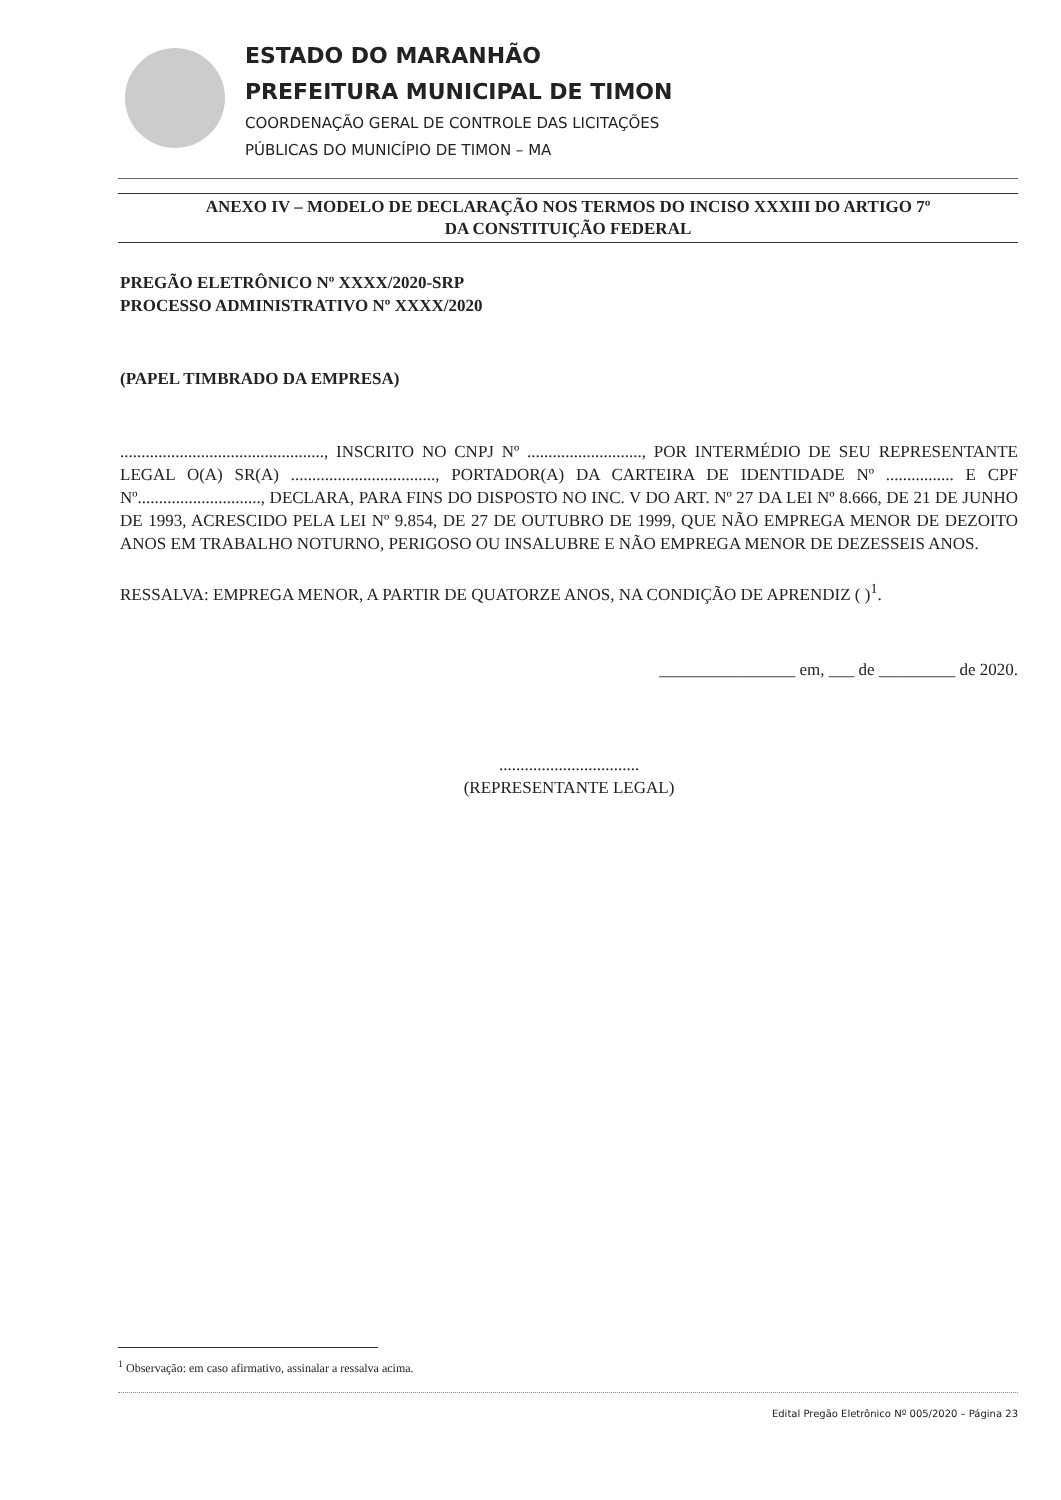ESTADO DO MARANHÃO
PREFEITURA MUNICIPAL DE TIMON
COORDENAÇÃO GERAL DE CONTROLE DAS LICITAÇÕES
PÚBLICAS DO MUNICÍPIO DE TIMON – MA
ANEXO IV – MODELO DE DECLARAÇÃO NOS TERMOS DO INCISO XXXIII DO ARTIGO 7º
DA CONSTITUIÇÃO FEDERAL
PREGÃO ELETRÔNICO Nº XXXX/2020-SRP
PROCESSO ADMINISTRATIVO Nº XXXX/2020
(PAPEL TIMBRADO DA EMPRESA)
................................................, INSCRITO NO CNPJ Nº ..........................., POR INTERMÉDIO DE SEU REPRESENTANTE LEGAL O(A) SR(A) .................................., PORTADOR(A) DA CARTEIRA DE IDENTIDADE Nº ................ E CPF Nº............................., DECLARA, PARA FINS DO DISPOSTO NO INC. V DO ART. Nº 27 DA LEI Nº 8.666, DE 21 DE JUNHO DE 1993, ACRESCIDO PELA LEI Nº 9.854, DE 27 DE OUTUBRO DE 1999, QUE NÃO EMPREGA MENOR DE DEZOITO ANOS EM TRABALHO NOTURNO, PERIGOSO OU INSALUBRE E NÃO EMPREGA MENOR DE DEZESSEIS ANOS.
RESSALVA: EMPREGA MENOR, A PARTIR DE QUATORZE ANOS, NA CONDIÇÃO DE APRENDIZ ( )<sup>1</sup>.
________________ em, ___ de _________ de 2020.
.................................
(REPRESENTANTE LEGAL)
<sup>1</sup> Observação: em caso afirmativo, assinalar a ressalva acima.
Edital Pregão Eletrônico Nº 005/2020 – Página 23